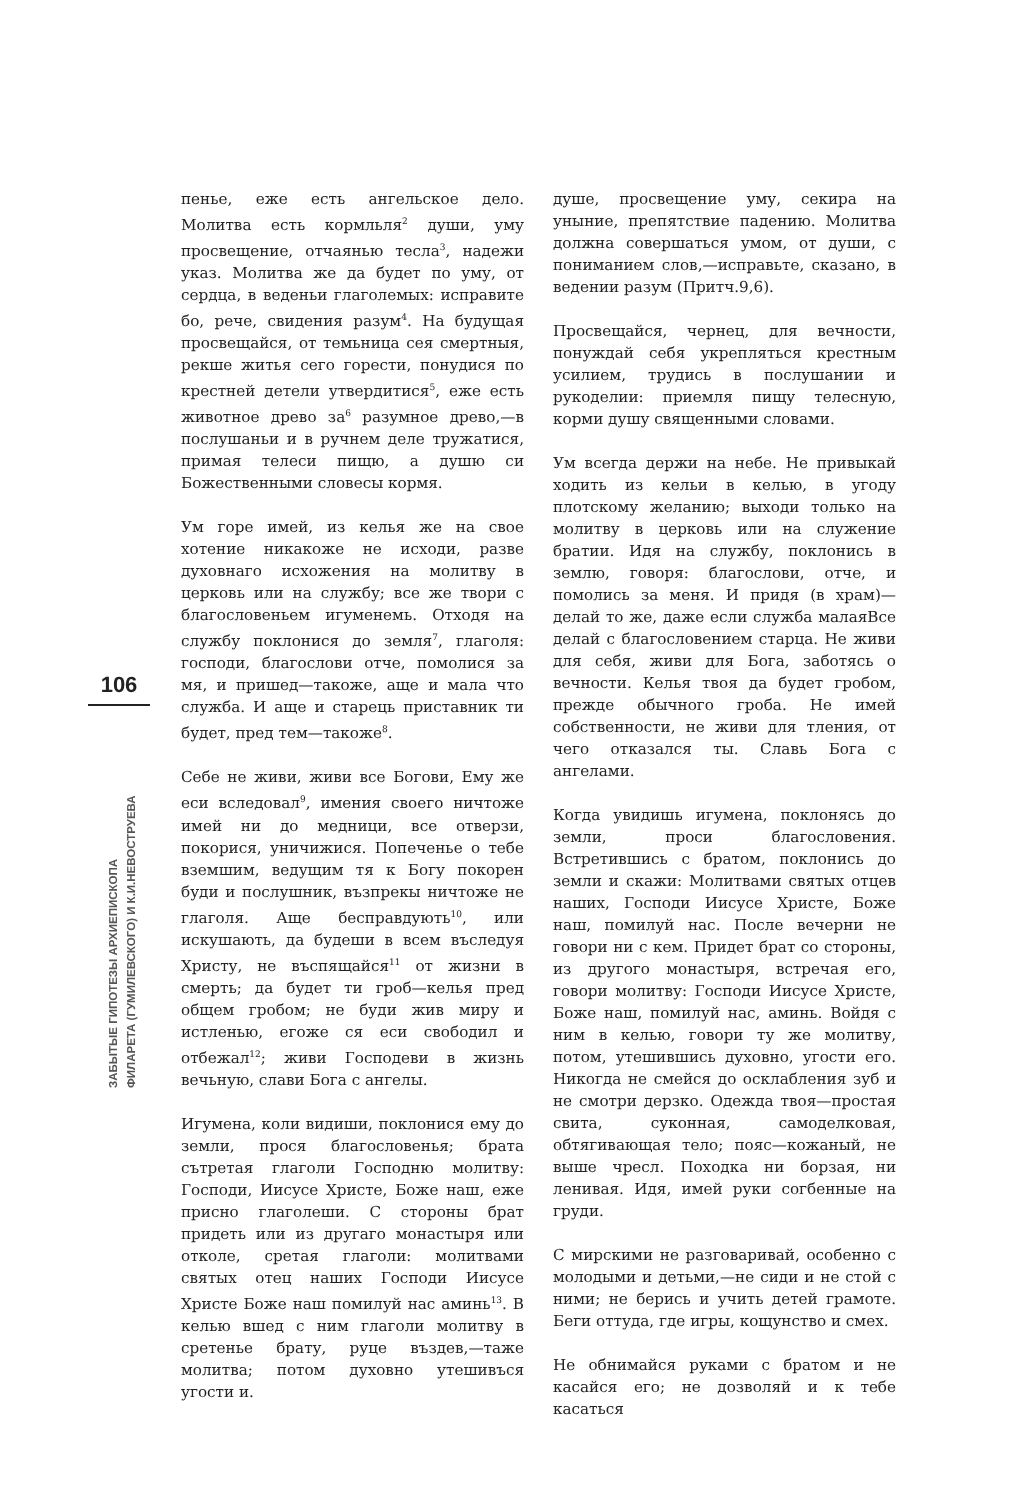106
ЗАБЫТЫЕ ГИПОТЕЗЫ АРХИЕПИСКОПА
ФИЛАРЕТА (ГУМИЛЕВСКОГО) И К.И.НЕВОСТРУЕВА
пенье, еже есть ангельское дело. Молитва есть кормльля<sup>2</sup> души, уму просвещение, отчаянью тесла<sup>3</sup>, надежи указ. Молитва же да будет по уму, от сердца, в веденьи глаголемых: исправите бо, рече, свидения разум<sup>4</sup>. На будущая просвещайся, от темьница сея смертныя, рекше житья сего горести, понудися по крестней детели утвердитися<sup>5</sup>, еже есть животное древо за<sup>6</sup> разумное древо,—в послушаньи и в ручнем деле тружатися, примая телеси пищю, а душю си Божественными словесы кормя.
Ум горе имей, из келья же на свое хотение никакоже не исходи, разве духовнаго исхожения на молитву в церковь или на службу; все же твори с благословеньем игуменемь. Отходя на службу поклонися до земля<sup>7</sup>, глаголя: господи, благослови отче, помолися за мя, и пришед—такоже, аще и мала что служба. И аще и старець приставник ти будет, пред тем—такоже<sup>8</sup>.
Себе не живи, живи все Богови, Ему же еси вследовал<sup>9</sup>, имения своего ничтоже имей ни до медници, все отверзи, покорися, уничижися. Попеченье о тебе вземшим, ведущим тя к Богу покорен буди и послушник, възпрекы ничтоже не глаголя. Аще беспpавдують<sup>10</sup>, или искушають, да будеши в всем въследуя Христу, не въспящайся<sup>11</sup> от жизни в смерть; да будет ти гроб—келья пред общем гробом; не буди жив миру и истленью, егоже ся еси свободил и отбежал<sup>12</sup>; живи Господеви в жизнь вечьную, слави Бога с ангелы.
Игумена, коли видиши, поклонися ему до земли, прося благословенья; брата сътретая глаголи Господню молитву: Господи, Иисусе Христе, Боже наш, еже присно глаголеши. С стороны брат придеть или из другаго монастыря или отколе, сретая глаголи: молитвами святых отец наших Господи Иисусе Христе Боже наш помилуй нас аминь<sup>13</sup>. В келью вшед с ним глаголи молитву в сретенье брату, руце въздев,—таже молитва; потом духовно утешивъся угости и.
душе, просвещение уму, секира на уныние, препятствие падению. Молитва должна совершаться умом, от души, с пониманием слов,—исправьте, сказано, в ведении разум (Притч.9,6).
Просвещайся, чернец, для вечности, понуждай себя укрепляться крестным усилием, трудись в послушании и рукоделии: приемля пищу телесную, корми душу священными словами.
Ум всегда держи на небе. Не привыкай ходить из кельи в келью, в угоду плотскому желанию; выходи только на молитву в церковь или на служение братии. Идя на службу, поклонись в землю, говоря: благослови, отче, и помолись за меня. И придя (в храм)—делай то же, даже если служба малаяВсе делай с благословением старца. Не живи для себя, живи для Бога, заботясь о вечности. Келья твоя да будет гробом, прежде обычного гроба. Не имей собственности, не живи для тления, от чего отказался ты. Славь Бога с ангелами.
Когда увидишь игумена, поклонясь до земли, проси благословения. Встретившись с братом, поклонись до земли и скажи: Молитвами святых отцев наших, Господи Иисусе Христе, Боже наш, помилуй нас. После вечерни не говори ни с кем. Придет брат со стороны, из другого монастыря, встречая его, говори молитву: Господи Иисусе Христе, Боже наш, помилуй нас, аминь. Войдя с ним в келью, говори ту же молитву, потом, утешившись духовно, угости его. Никогда не смейся до осклабления зуб и не смотри дерзко. Одежда твоя—простая свита, суконная, самоделковая, обтягивающая тело; пояс—кожаный, не выше чресл. Походка ни борзая, ни ленивая. Идя, имей руки согбенные на груди.
С мирскими не разговаривай, особенно с молодыми и детьми,—не сиди и не стой с ними; не берись и учить детей грамоте. Беги оттуда, где игры, кощунство и смех.
Не обнимайся руками с братом и не касайся его; не дозволяй и к тебе касаться